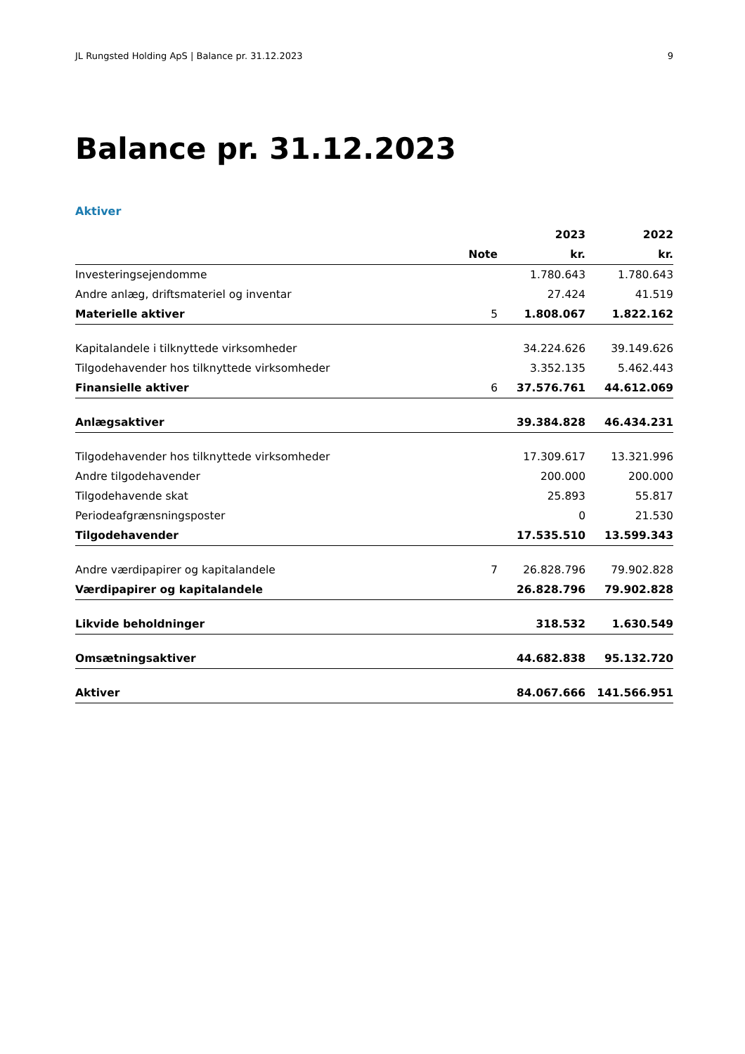JL Rungsted Holding ApS | Balance pr. 31.12.2023 9
Balance pr. 31.12.2023
Aktiver
| | | 2023 | 2022 |
| --- | --- | --- | --- |
| | Note | kr. | kr. |
| Investeringsejendomme | | 1.780.643 | 1.780.643 |
| Andre anlæg, driftsmateriel og inventar | | 27.424 | 41.519 |
| Materielle aktiver | 5 | 1.808.067 | 1.822.162 |
| Kapitalandele i tilknyttede virksomheder | | 34.224.626 | 39.149.626 |
| Tilgodehavender hos tilknyttede virksomheder | | 3.352.135 | 5.462.443 |
| Finansielle aktiver | 6 | 37.576.761 | 44.612.069 |
| Anlægsaktiver | | 39.384.828 | 46.434.231 |
| Tilgodehavender hos tilknyttede virksomheder | | 17.309.617 | 13.321.996 |
| Andre tilgodehavender | | 200.000 | 200.000 |
| Tilgodehavende skat | | 25.893 | 55.817 |
| Periodeafgrænsningsposter | | 0 | 21.530 |
| Tilgodehavender | | 17.535.510 | 13.599.343 |
| Andre værdipapirer og kapitalandele | 7 | 26.828.796 | 79.902.828 |
| Værdipapirer og kapitalandele | | 26.828.796 | 79.902.828 |
| Likvide beholdninger | | 318.532 | 1.630.549 |
| Omsætningsaktiver | | 44.682.838 | 95.132.720 |
| Aktiver | | 84.067.666 | 141.566.951 |